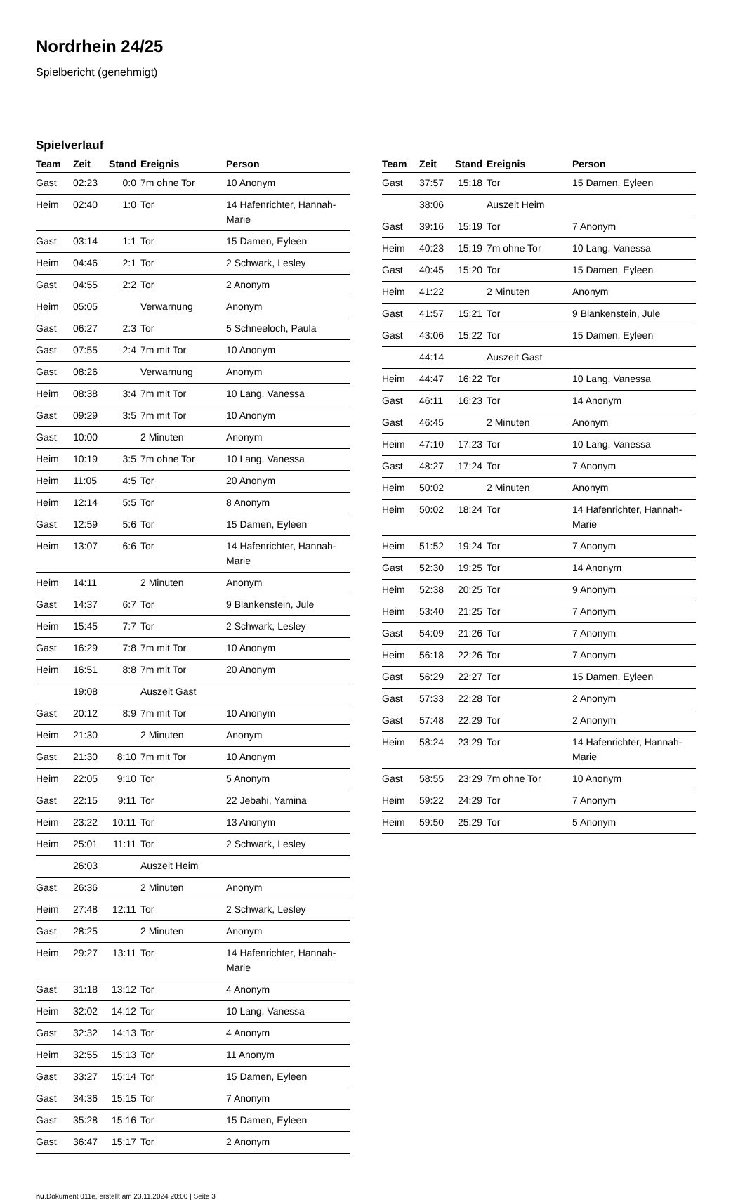Nordrhein 24/25
Spielbericht (genehmigt)
Spielverlauf
| Team | Zeit | Stand | Ereignis | Person |
| --- | --- | --- | --- | --- |
| Gast | 02:23 | 0:0 | 7m ohne Tor | 10 Anonym |
| Heim | 02:40 | 1:0 | Tor | 14 Hafenrichter, Hannah-Marie |
| Gast | 03:14 | 1:1 | Tor | 15 Damen, Eyleen |
| Heim | 04:46 | 2:1 | Tor | 2 Schwark, Lesley |
| Gast | 04:55 | 2:2 | Tor | 2 Anonym |
| Heim | 05:05 | | Verwarnung | Anonym |
| Gast | 06:27 | 2:3 | Tor | 5 Schneeloch, Paula |
| Gast | 07:55 | 2:4 | 7m mit Tor | 10 Anonym |
| Gast | 08:26 | | Verwarnung | Anonym |
| Heim | 08:38 | 3:4 | 7m mit Tor | 10 Lang, Vanessa |
| Gast | 09:29 | 3:5 | 7m mit Tor | 10 Anonym |
| Gast | 10:00 | | 2 Minuten | Anonym |
| Heim | 10:19 | 3:5 | 7m ohne Tor | 10 Lang, Vanessa |
| Heim | 11:05 | 4:5 | Tor | 20 Anonym |
| Heim | 12:14 | 5:5 | Tor | 8 Anonym |
| Gast | 12:59 | 5:6 | Tor | 15 Damen, Eyleen |
| Heim | 13:07 | 6:6 | Tor | 14 Hafenrichter, Hannah-Marie |
| Heim | 14:11 | | 2 Minuten | Anonym |
| Gast | 14:37 | 6:7 | Tor | 9 Blankenstein, Jule |
| Heim | 15:45 | 7:7 | Tor | 2 Schwark, Lesley |
| Gast | 16:29 | 7:8 | 7m mit Tor | 10 Anonym |
| Heim | 16:51 | 8:8 | 7m mit Tor | 20 Anonym |
| | 19:08 | | Auszeit Gast | |
| Gast | 20:12 | 8:9 | 7m mit Tor | 10 Anonym |
| Heim | 21:30 | | 2 Minuten | Anonym |
| Gast | 21:30 | 8:10 | 7m mit Tor | 10 Anonym |
| Heim | 22:05 | 9:10 | Tor | 5 Anonym |
| Gast | 22:15 | 9:11 | Tor | 22 Jebahi, Yamina |
| Heim | 23:22 | 10:11 | Tor | 13 Anonym |
| Heim | 25:01 | 11:11 | Tor | 2 Schwark, Lesley |
| | 26:03 | | Auszeit Heim | |
| Gast | 26:36 | | 2 Minuten | Anonym |
| Heim | 27:48 | 12:11 | Tor | 2 Schwark, Lesley |
| Gast | 28:25 | | 2 Minuten | Anonym |
| Heim | 29:27 | 13:11 | Tor | 14 Hafenrichter, Hannah-Marie |
| Gast | 31:18 | 13:12 | Tor | 4 Anonym |
| Heim | 32:02 | 14:12 | Tor | 10 Lang, Vanessa |
| Gast | 32:32 | 14:13 | Tor | 4 Anonym |
| Heim | 32:55 | 15:13 | Tor | 11 Anonym |
| Gast | 33:27 | 15:14 | Tor | 15 Damen, Eyleen |
| Gast | 34:36 | 15:15 | Tor | 7 Anonym |
| Gast | 35:28 | 15:16 | Tor | 15 Damen, Eyleen |
| Gast | 36:47 | 15:17 | Tor | 2 Anonym |
| Team | Zeit | Stand | Ereignis | Person |
| --- | --- | --- | --- | --- |
| Gast | 37:57 | 15:18 | Tor | 15 Damen, Eyleen |
| | 38:06 | | Auszeit Heim | |
| Gast | 39:16 | 15:19 | Tor | 7 Anonym |
| Heim | 40:23 | 15:19 | 7m ohne Tor | 10 Lang, Vanessa |
| Gast | 40:45 | 15:20 | Tor | 15 Damen, Eyleen |
| Heim | 41:22 | | 2 Minuten | Anonym |
| Gast | 41:57 | 15:21 | Tor | 9 Blankenstein, Jule |
| Gast | 43:06 | 15:22 | Tor | 15 Damen, Eyleen |
| | 44:14 | | Auszeit Gast | |
| Heim | 44:47 | 16:22 | Tor | 10 Lang, Vanessa |
| Gast | 46:11 | 16:23 | Tor | 14 Anonym |
| Gast | 46:45 | | 2 Minuten | Anonym |
| Heim | 47:10 | 17:23 | Tor | 10 Lang, Vanessa |
| Gast | 48:27 | 17:24 | Tor | 7 Anonym |
| Heim | 50:02 | | 2 Minuten | Anonym |
| Heim | 50:02 | 18:24 | Tor | 14 Hafenrichter, Hannah-Marie |
| Heim | 51:52 | 19:24 | Tor | 7 Anonym |
| Gast | 52:30 | 19:25 | Tor | 14 Anonym |
| Heim | 52:38 | 20:25 | Tor | 9 Anonym |
| Heim | 53:40 | 21:25 | Tor | 7 Anonym |
| Gast | 54:09 | 21:26 | Tor | 7 Anonym |
| Heim | 56:18 | 22:26 | Tor | 7 Anonym |
| Gast | 56:29 | 22:27 | Tor | 15 Damen, Eyleen |
| Gast | 57:33 | 22:28 | Tor | 2 Anonym |
| Gast | 57:48 | 22:29 | Tor | 2 Anonym |
| Heim | 58:24 | 23:29 | Tor | 14 Hafenrichter, Hannah-Marie |
| Gast | 58:55 | 23:29 | 7m ohne Tor | 10 Anonym |
| Heim | 59:22 | 24:29 | Tor | 7 Anonym |
| Heim | 59:50 | 25:29 | Tor | 5 Anonym |
nu.Dokument 011e, erstellt am 23.11.2024 20:00 | Seite 3